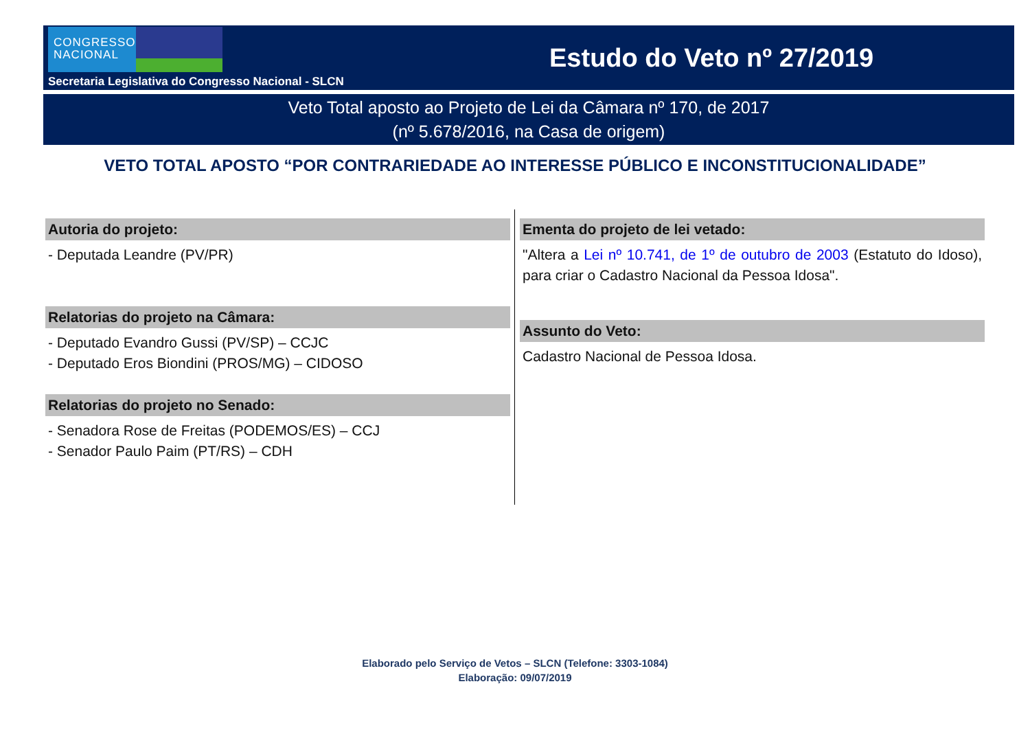CONGRESSO NACIONAL
Secretaria Legislativa do Congresso Nacional - SLCN
Estudo do Veto nº 27/2019
Veto Total aposto ao Projeto de Lei da Câmara nº 170, de 2017
(nº 5.678/2016, na Casa de origem)
VETO TOTAL APOSTO “POR CONTRARIEDADE AO INTERESSE PÚBLICO E INCONSTITUCIONALIDADE”
Autoria do projeto:
- Deputada Leandre (PV/PR)
Relatorias do projeto na Câmara:
- Deputado Evandro Gussi (PV/SP) – CCJC
- Deputado Eros Biondini (PROS/MG) – CIDOSO
Relatorias do projeto no Senado:
- Senadora Rose de Freitas (PODEMOS/ES) – CCJ
- Senador Paulo Paim (PT/RS) – CDH
Ementa do projeto de lei vetado:
"Altera a Lei nº 10.741, de 1º de outubro de 2003 (Estatuto do Idoso), para criar o Cadastro Nacional da Pessoa Idosa".
Assunto do Veto:
Cadastro Nacional de Pessoa Idosa.
Elaborado pelo Serviço de Vetos – SLCN (Telefone: 3303-1084)
Elaboração: 09/07/2019